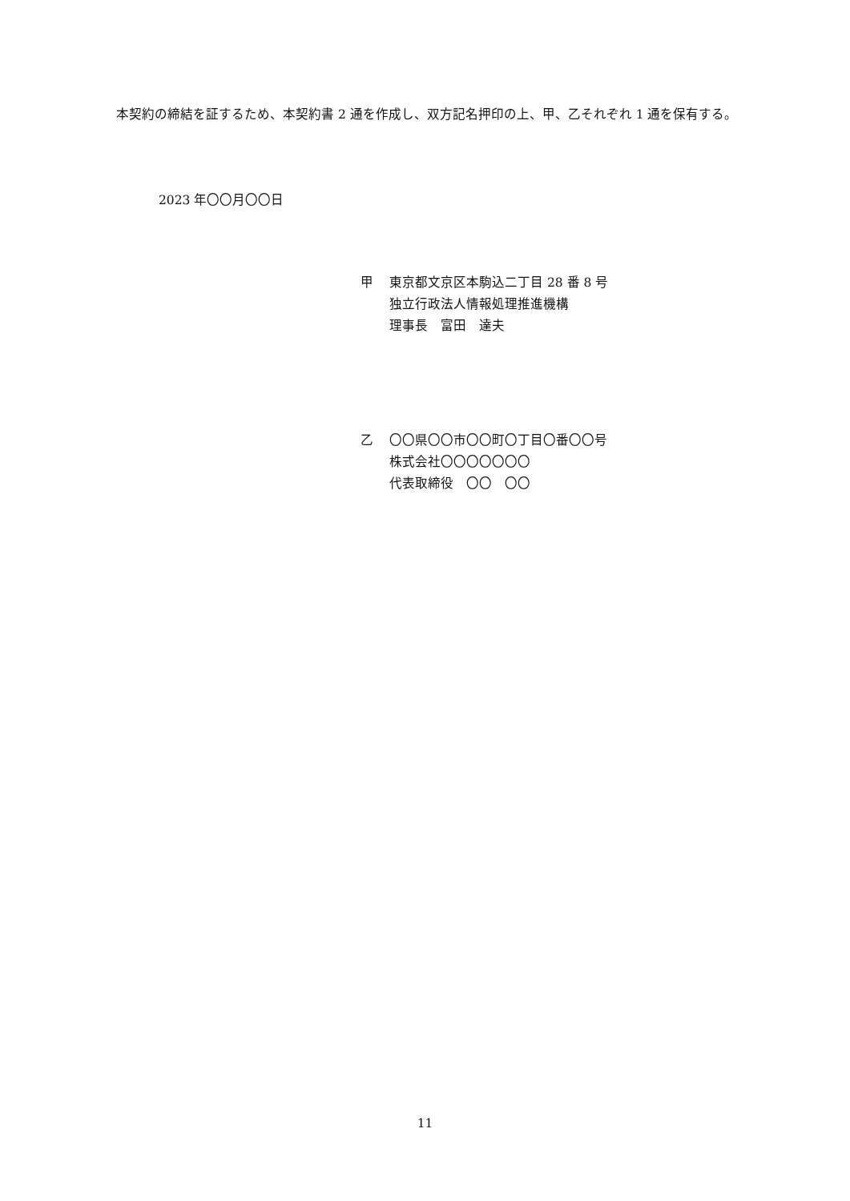本契約の締結を証するため、本契約書 2 通を作成し、双方記名押印の上、甲、乙それぞれ 1 通を保有する。
2023 年〇〇月〇〇日
甲 東京都文京区本駒込二丁目 28 番 8 号
独立行政法人情報処理推進機構
理事長　富田　達夫
乙 〇〇県〇〇市〇〇町〇丁目〇番〇〇号
株式会社〇〇〇〇〇〇〇
代表取締役　〇〇　〇〇
11